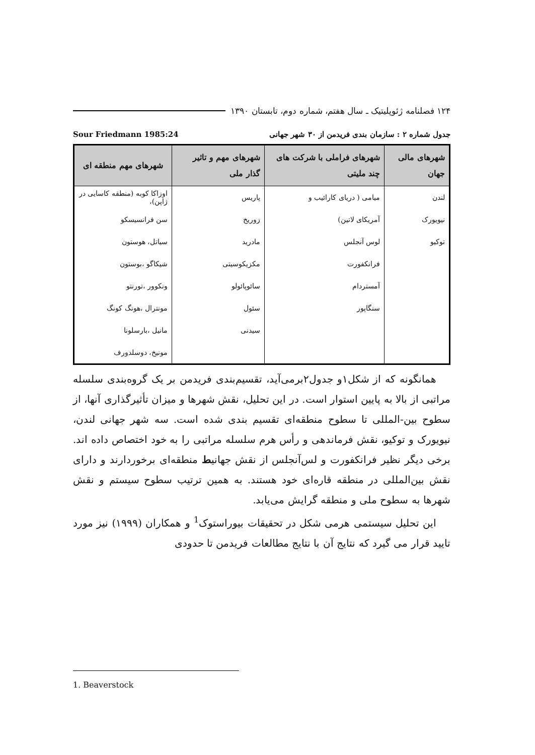۱۲۴ فصلنامه ژئوپلیتیک ـ سال هفتم، شماره دوم، تابستان ۱۳۹۰
جدول شماره ۲ : سازمان بندی فریدمن از ۳۰ شهر جهانی Sour Friedmann 1985:24
| شهرهای مالی جهان | شهرهای فراملی با شرکت های چند ملیتی | شهرهای مهم و تاثیر گذار ملی | شهرهای مهم منطقه ای |
| --- | --- | --- | --- |
| لندن | میامی ( دریای کارائیب و | پاریس | اوزاکا کوبه (منطقه کاسایی در ژاپن)، |
| نیویورک | آمریکای لاتین) | زوریخ | سن فرانسیسکو |
| توکیو | لوس آنجلس | مادرید | سیاتل، هوستون |
| | فرانکفورت | مکزیکوسیتی | شیکاگو ،بوستون |
| | آمستردام | سائوپائولو | ونکوور ،تورنتو |
| | سنگاپور | سئول | مونترال ،هونگ کونگ |
| | | سیدنی | مانیل ،بارسلونا |
| | | | مونیخ، دوسلدورف |
همانگونه که از شکل۱و جدول۲برمی‌آید، تقسیم‌بندی فریدمن بر یک گروه‌بندی سلسله مراتبی از بالا به پایین استوار است. در این تحلیل، نقش شهرها و میزان تأثیرگذاری آنها، از سطوح بین-المللی تا سطوح منطقه‌ای تقسیم بندی شده است. سه شهر جهانی لندن، نیویورک و توکیو، نقش فرماندهی و رأس هرم سلسله مراتبی را به خود اختصاص داده اند. برخی دیگر نظیر فرانکفورت و لس‌آنجلس از نقش جهانیط منطقه‌ای برخوردارند و دارای نقش بین‌المللی در منطقه قاره‌ای خود هستند. به همین ترتیب سطوح سیستم و نقش شهرها به سطوح ملی و منطقه گرایش می‌یابد.
این تحلیل سیستمی هرمی شکل در تحقیقات بیوراستوک<sup>1</sup> و همکاران (۱۹۹۹) نیز مورد تایید قرار می گیرد که نتایج آن با نتایج مطالعات فریدمن تا حدودی
1. Beaverstock